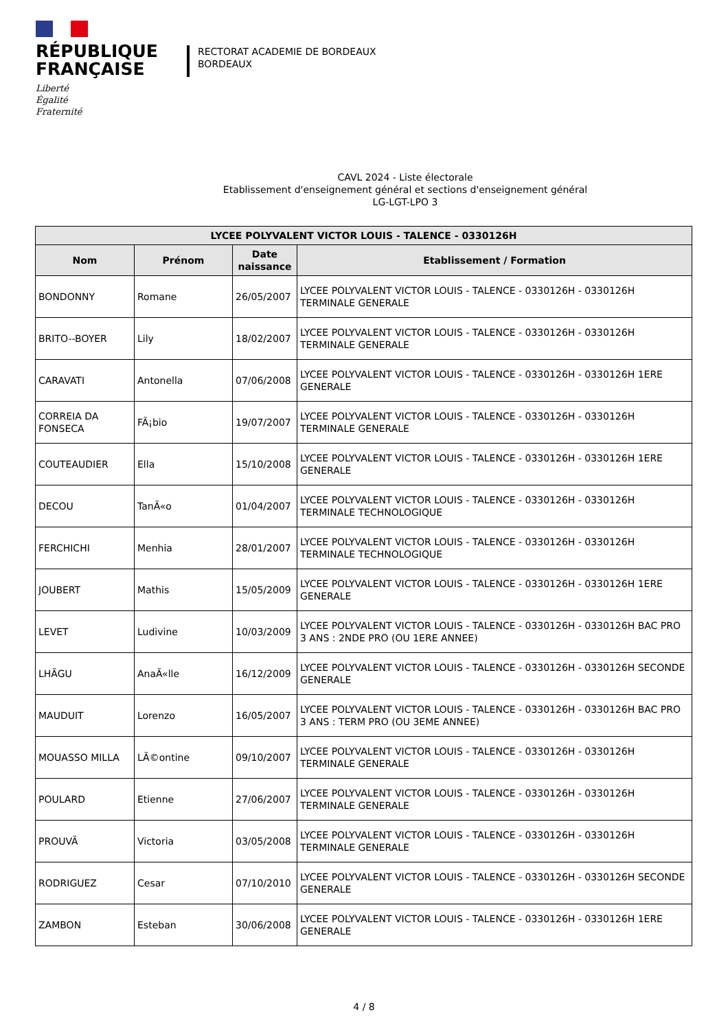RÉPUBLIQUE
FRANÇAISE
Liberté
Égalité
Fraternité
RECTORAT ACADEMIE DE BORDEAUX
BORDEAUX
CAVL 2024 - Liste électorale
Etablissement d'enseignement général et sections d'enseignement général
LG-LGT-LPO 3
| LYCEE POLYVALENT VICTOR LOUIS - TALENCE - 0330126H | | | |
| --- | --- | --- | --- |
| Nom | Prénom | Date naissance | Etablissement / Formation |
| BONDONNY | Romane | 26/05/2007 | LYCEE POLYVALENT VICTOR LOUIS - TALENCE - 0330126H - 0330126H TERMINALE GENERALE |
| BRITO--BOYER | Lily | 18/02/2007 | LYCEE POLYVALENT VICTOR LOUIS - TALENCE - 0330126H - 0330126H TERMINALE GENERALE |
| CARAVATI | Antonella | 07/06/2008 | LYCEE POLYVALENT VICTOR LOUIS - TALENCE - 0330126H - 0330126H 1ERE GENERALE |
| CORREIA DA FONSECA | FÃ¡bio | 19/07/2007 | LYCEE POLYVALENT VICTOR LOUIS - TALENCE - 0330126H - 0330126H TERMINALE GENERALE |
| COUTEAUDIER | Ella | 15/10/2008 | LYCEE POLYVALENT VICTOR LOUIS - TALENCE - 0330126H - 0330126H 1ERE GENERALE |
| DECOU | TanÃ«o | 01/04/2007 | LYCEE POLYVALENT VICTOR LOUIS - TALENCE - 0330126H - 0330126H TERMINALE TECHNOLOGIQUE |
| FERCHICHI | Menhia | 28/01/2007 | LYCEE POLYVALENT VICTOR LOUIS - TALENCE - 0330126H - 0330126H TERMINALE TECHNOLOGIQUE |
| JOUBERT | Mathis | 15/05/2009 | LYCEE POLYVALENT VICTOR LOUIS - TALENCE - 0330126H - 0330126H 1ERE GENERALE |
| LEVET | Ludivine | 10/03/2009 | LYCEE POLYVALENT VICTOR LOUIS - TALENCE - 0330126H - 0330126H BAC PRO 3 ANS : 2NDE PRO (OU 1ERE ANNEE) |
| LHÃGU | AnaÃ«lle | 16/12/2009 | LYCEE POLYVALENT VICTOR LOUIS - TALENCE - 0330126H - 0330126H SECONDE GENERALE |
| MAUDUIT | Lorenzo | 16/05/2007 | LYCEE POLYVALENT VICTOR LOUIS - TALENCE - 0330126H - 0330126H BAC PRO 3 ANS : TERM PRO (OU 3EME ANNEE) |
| MOUASSO MILLA | LÃ©ontine | 09/10/2007 | LYCEE POLYVALENT VICTOR LOUIS - TALENCE - 0330126H - 0330126H TERMINALE GENERALE |
| POULARD | Etienne | 27/06/2007 | LYCEE POLYVALENT VICTOR LOUIS - TALENCE - 0330126H - 0330126H TERMINALE GENERALE |
| PROUVÃ | Victoria | 03/05/2008 | LYCEE POLYVALENT VICTOR LOUIS - TALENCE - 0330126H - 0330126H TERMINALE GENERALE |
| RODRIGUEZ | Cesar | 07/10/2010 | LYCEE POLYVALENT VICTOR LOUIS - TALENCE - 0330126H - 0330126H SECONDE GENERALE |
| ZAMBON | Esteban | 30/06/2008 | LYCEE POLYVALENT VICTOR LOUIS - TALENCE - 0330126H - 0330126H 1ERE GENERALE |
4 / 8